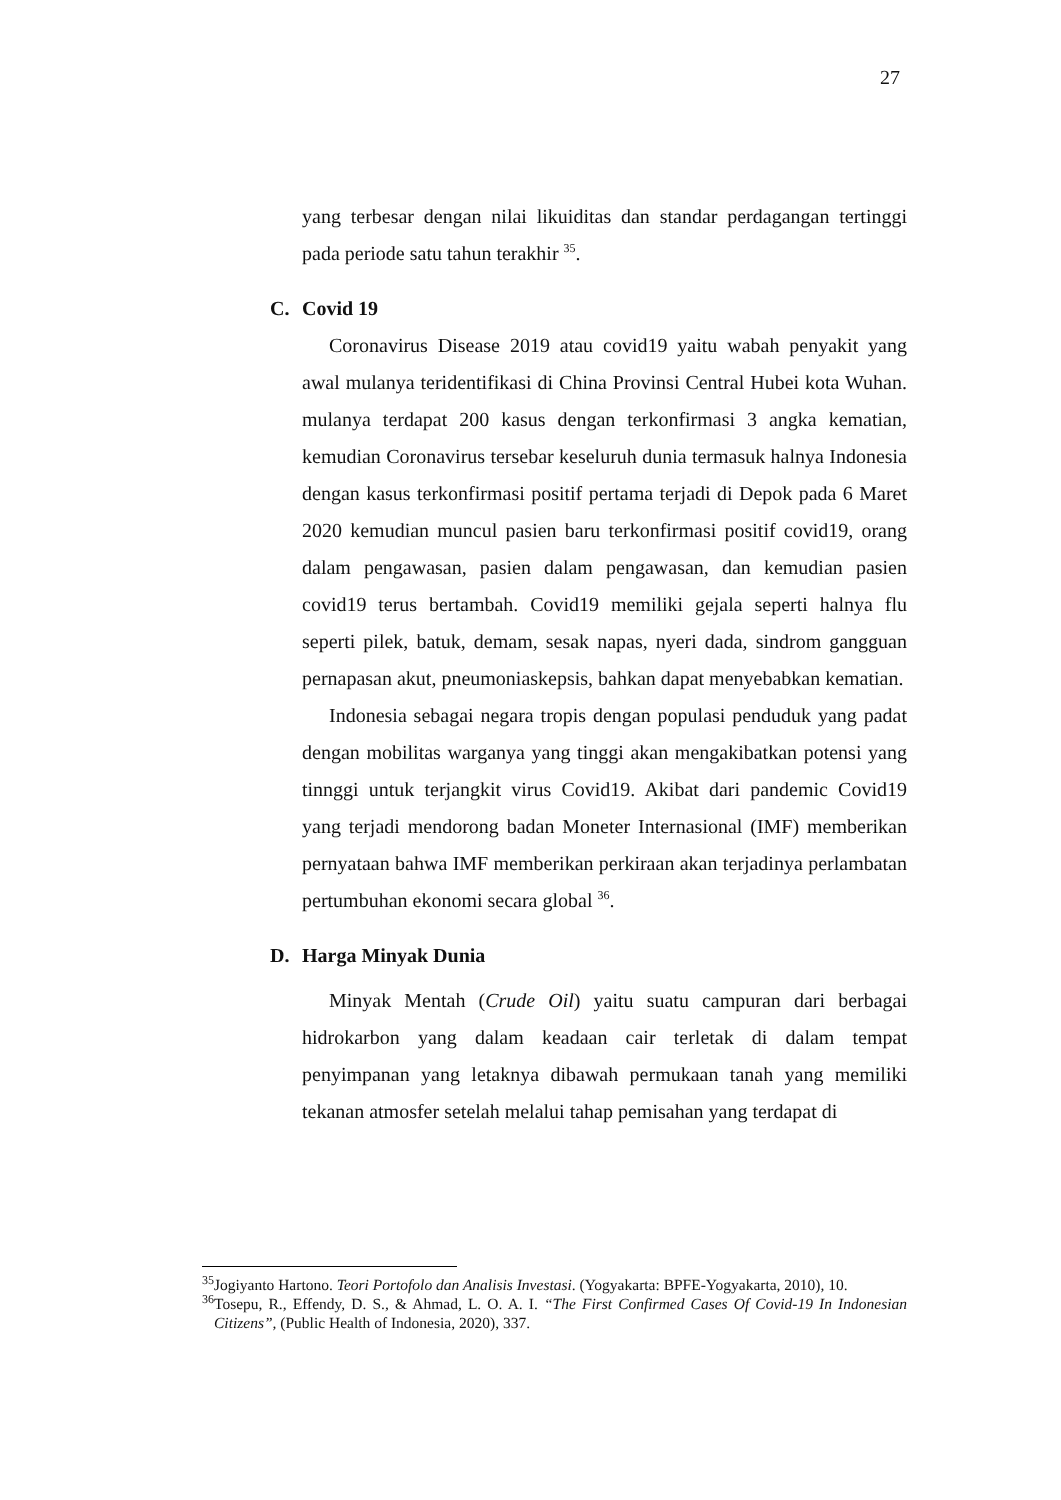27
yang terbesar dengan nilai likuiditas dan standar perdagangan tertinggi pada periode satu tahun terakhir <sup>35</sup>.
C. Covid 19
Coronavirus Disease 2019 atau covid19 yaitu wabah penyakit yang awal mulanya teridentifikasi di China Provinsi Central Hubei kota Wuhan. mulanya terdapat 200 kasus dengan terkonfirmasi 3 angka kematian, kemudian Coronavirus tersebar keseluruh dunia termasuk halnya Indonesia dengan kasus terkonfirmasi positif pertama terjadi di Depok pada 6 Maret 2020 kemudian muncul pasien baru terkonfirmasi positif covid19, orang dalam pengawasan, pasien dalam pengawasan, dan kemudian pasien covid19 terus bertambah. Covid19 memiliki gejala seperti halnya flu seperti pilek, batuk, demam, sesak napas, nyeri dada, sindrom gangguan pernapasan akut, pneumoniaskepsis, bahkan dapat menyebabkan kematian.
Indonesia sebagai negara tropis dengan populasi penduduk yang padat dengan mobilitas warganya yang tinggi akan mengakibatkan potensi yang tinnggi untuk terjangkit virus Covid19. Akibat dari pandemic Covid19 yang terjadi mendorong badan Moneter Internasional (IMF) memberikan pernyataan bahwa IMF memberikan perkiraan akan terjadinya perlambatan pertumbuhan ekonomi secara global <sup>36</sup>.
D. Harga Minyak Dunia
Minyak Mentah (Crude Oil) yaitu suatu campuran dari berbagai hidrokarbon yang dalam keadaan cair terletak di dalam tempat penyimpanan yang letaknya dibawah permukaan tanah yang memiliki tekanan atmosfer setelah melalui tahap pemisahan yang terdapat di
<sup>35</sup> Jogiyanto Hartono. Teori Portofolo dan Analisis Investasi. (Yogyakarta: BPFE-Yogyakarta, 2010), 10.
<sup>36</sup> Tosepu, R., Effendy, D. S., & Ahmad, L. O. A. I. “The First Confirmed Cases Of Covid-19 In Indonesian Citizens”, (Public Health of Indonesia, 2020), 337.